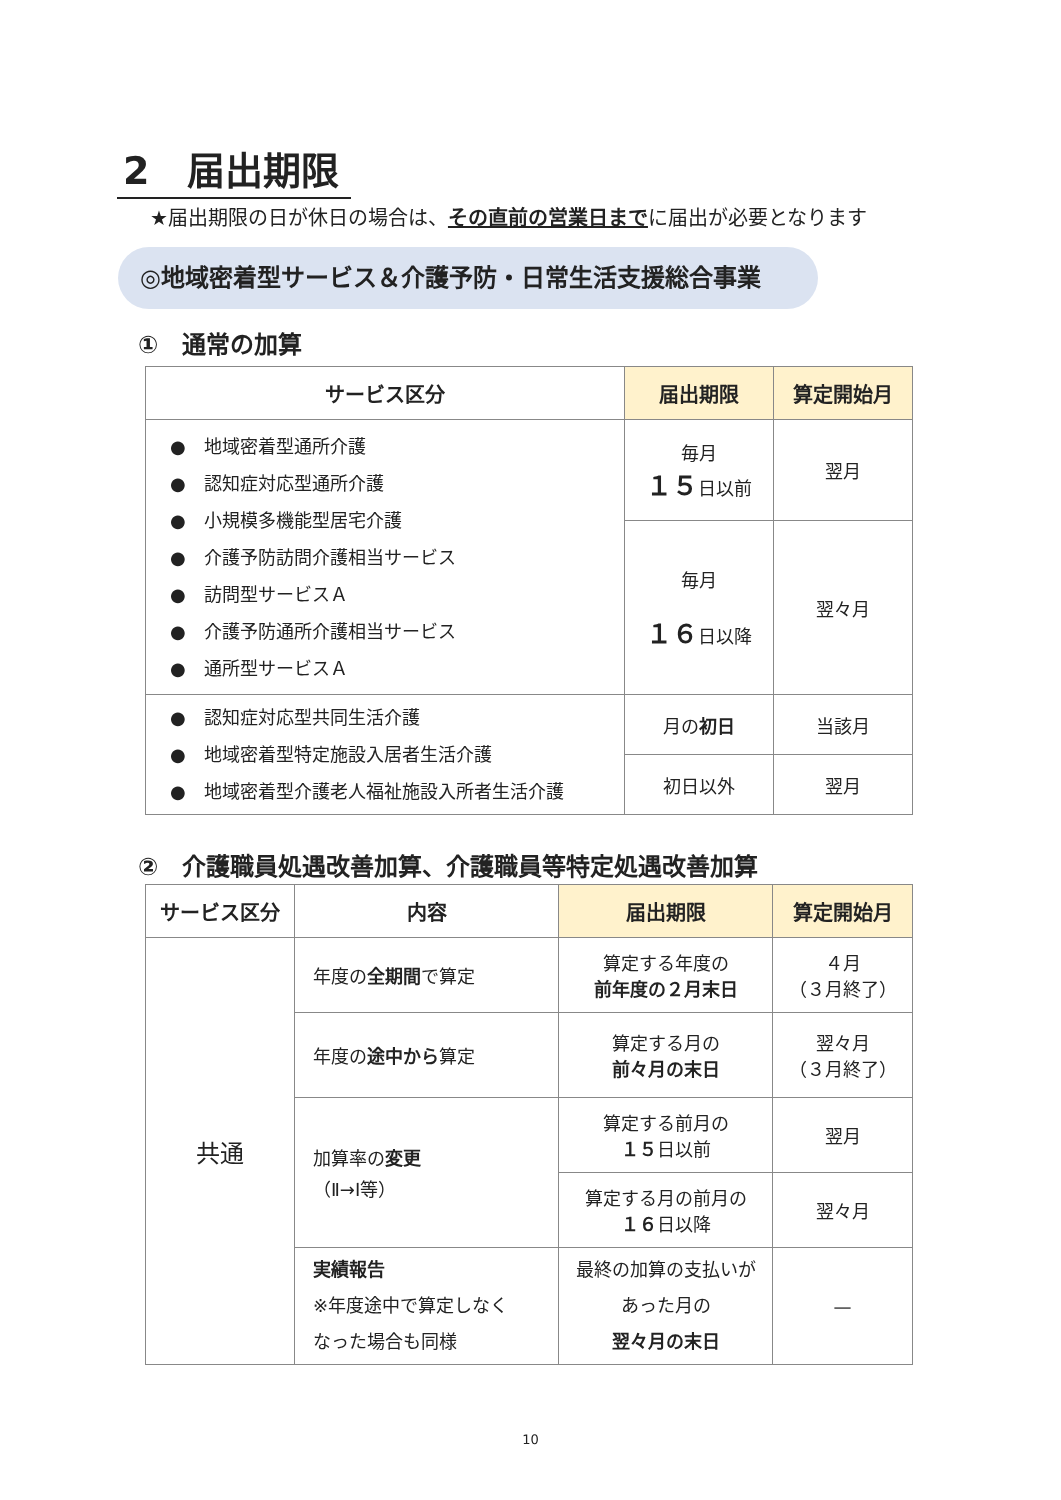2　届出期限
★届出期限の日が休日の場合は、その直前の営業日までに届出が必要となります
◎地域密着型サービス＆介護予防・日常生活支援総合事業
①　通常の加算
| サービス区分 | 届出期限 | 算定開始月 |
| --- | --- | --- |
| ● 地域密着型通所介護 ● 認知症対応型通所介護 ● 小規模多機能型居宅介護 ● 介護予防訪問介護相当サービス ● 訪問型サービスＡ ● 介護予防通所介護相当サービス ● 通所型サービスＡ | 毎月 １５ 日以前 | 翌月 |
| | 毎月 １６ 日以降 | 翌々月 |
| ● 認知症対応型共同生活介護 ● 地域密着型特定施設入居者生活介護 ● 地域密着型介護老人福祉施設入所者生活介護 | 月の 初日 | 当該月 |
| | 初日以外 | 翌月 |
②　介護職員処遇改善加算、介護職員等特定処遇改善加算
| サービス区分 | 内容 | 届出期限 | 算定開始月 |
| --- | --- | --- | --- |
| 共通 | 年度の 全期間 で算定 | 算定する年度の 前年度の２月末日 | ４月 （３月終了） |
| | 年度の 途中から 算定 | 算定する月の 前々月の末日 | 翌々月 （３月終了） |
| | 加算率の 変更 （Ⅱ→Ⅰ等） | 算定する前月の １５ 日以前 | 翌月 |
| | | 算定する月の前月の １６ 日以降 | 翌々月 |
| | 実績報告 ※年度途中で算定しなく なった場合も同様 | 最終の加算の支払いが あった月の 翌々月の末日 | — |
10